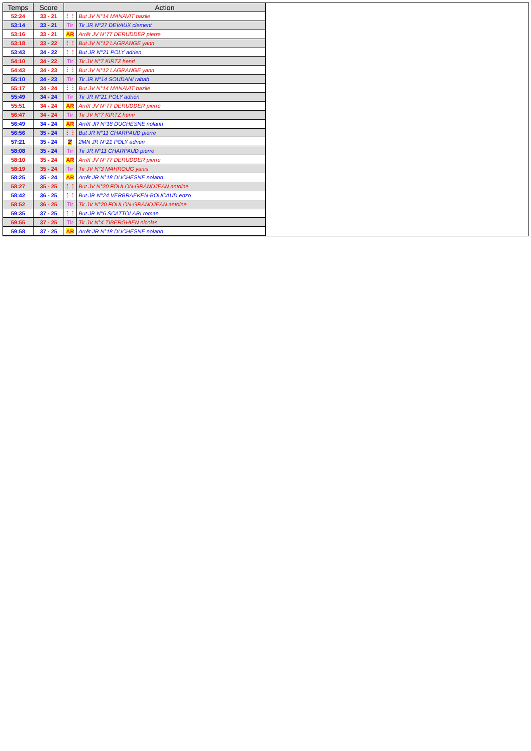| Temps | Score | Action | |
| --- | --- | --- | --- |
| 52:24 | 33 - 21 | ⋮⋮ | But JV N°14 MANAVIT bazile |
| 53:14 | 33 - 21 | Tir | Tir JR N°27 DEVAUX clement |
| 53:16 | 33 - 21 | AR | Arrêt JV N°77 DERUDDER pierre |
| 53:18 | 33 - 22 | ⋮⋮ | But JV N°12 LAGRANGE yann |
| 53:43 | 34 - 22 | ⋮⋮ | But JR N°21 POLY adrien |
| 54:10 | 34 - 22 | Tir | Tir JV N°7 KIRTZ henri |
| 54:43 | 34 - 23 | ⋮⋮ | But JV N°12 LAGRANGE yann |
| 55:10 | 34 - 23 | Tir | Tir JR N°14 SOUDANI rabah |
| 55:17 | 34 - 24 | ⋮⋮ | But JV N°14 MANAVIT bazile |
| 55:49 | 34 - 24 | Tir | Tir JR N°21 POLY adrien |
| 55:51 | 34 - 24 | AR | Arrêt JV N°77 DERUDDER pierre |
| 56:47 | 34 - 24 | Tir | Tir JV N°7 KIRTZ henri |
| 56:49 | 34 - 24 | AR | Arrêt JR N°18 DUCHESNE nolann |
| 56:56 | 35 - 24 | ⋮⋮ | But JR N°11 CHARPAUD pierre |
| 57:21 | 35 - 24 | 2' | 2MN JR N°21 POLY adrien |
| 58:08 | 35 - 24 | Tir | Tir JR N°11 CHARPAUD pierre |
| 58:10 | 35 - 24 | AR | Arrêt JV N°77 DERUDDER pierre |
| 58:19 | 35 - 24 | Tir | Tir JV N°3 MAHROUG yanis |
| 58:25 | 35 - 24 | AR | Arrêt JR N°18 DUCHESNE nolann |
| 58:27 | 35 - 25 | ⋮⋮ | But JV N°20 FOULON-GRANDJEAN antoine |
| 58:42 | 36 - 25 | ⋮⋮ | But JR N°24 VERBRAEKEN-BOUCAUD enzo |
| 58:52 | 36 - 25 | Tir | Tir JV N°20 FOULON-GRANDJEAN antoine |
| 59:35 | 37 - 25 | ⋮⋮ | But JR N°6 SCATTOLARI roman |
| 59:55 | 37 - 25 | Tir | Tir JV N°4 TIBERGHIEN nicolas |
| 59:58 | 37 - 25 | AR | Arrêt JR N°18 DUCHESNE nolann |